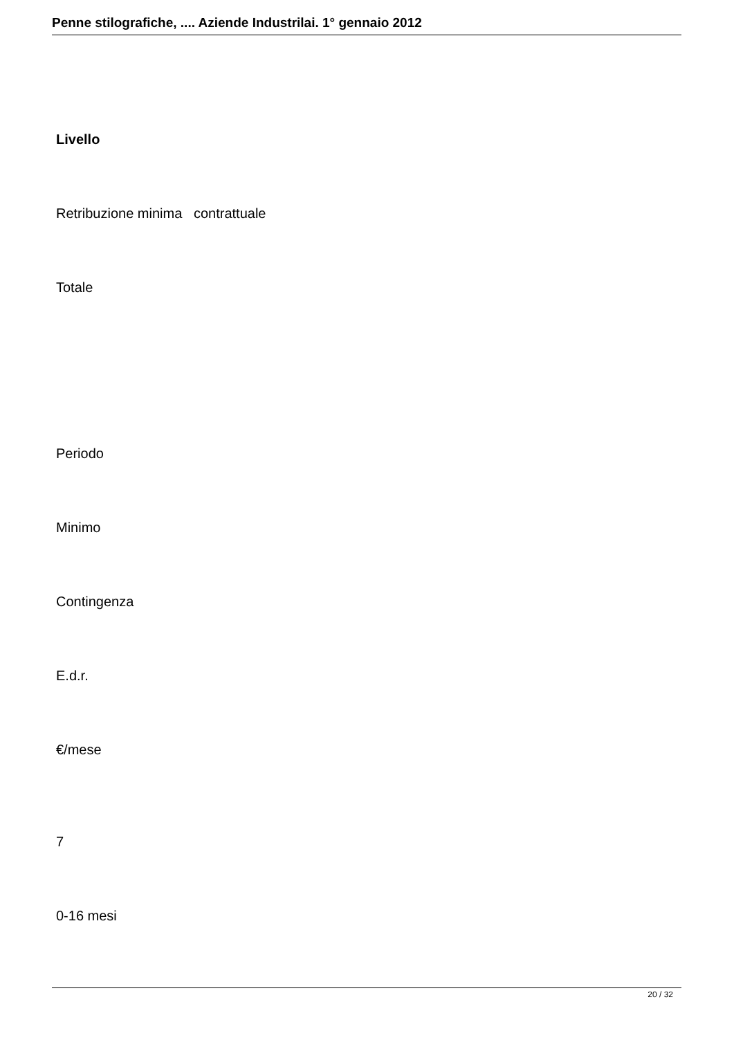Penne stilografiche, .... Aziende Industrilai. 1° gennaio 2012
Livello
Retribuzione minima contrattuale
Totale
Periodo
Minimo
Contingenza
E.d.r.
€/mese
7
0-16 mesi
20 / 32